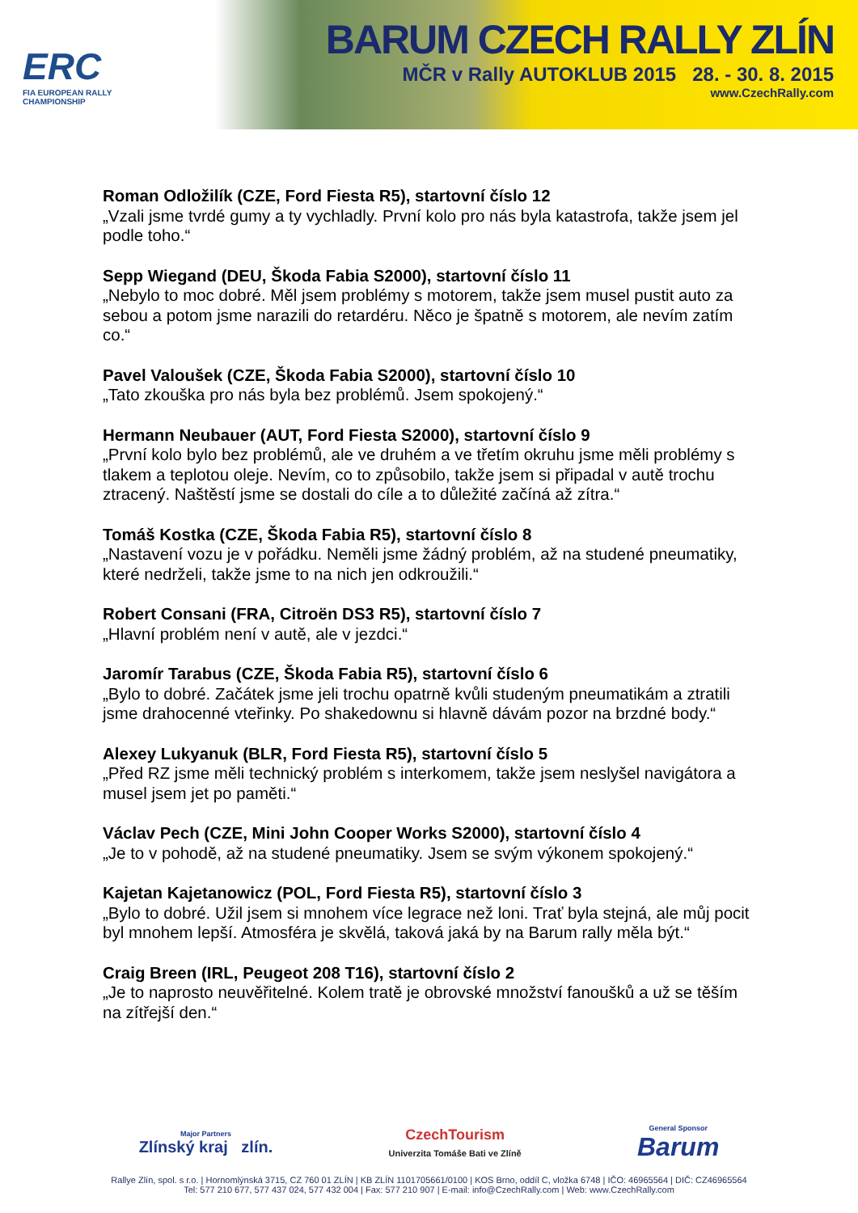ERC
FIA EUROPEAN RALLY
CHAMPIONSHIP
BARUM CZECH RALLY ZLÍN
MČR v Rally AUTOKLUB 2015 28. - 30. 8. 2015
www.CzechRally.com
Roman Odložilík (CZE, Ford Fiesta R5), startovní číslo 12
„Vzali jsme tvrdé gumy a ty vychladly. První kolo pro nás byla katastrofa, takže jsem jel podle toho.“
Sepp Wiegand (DEU, Škoda Fabia S2000), startovní číslo 11
„Nebylo to moc dobré. Měl jsem problémy s motorem, takže jsem musel pustit auto za sebou a potom jsme narazili do retardéru. Něco je špatně s motorem, ale nevím zatím co.“
Pavel Valoušek (CZE, Škoda Fabia S2000), startovní číslo 10
„Tato zkouška pro nás byla bez problémů. Jsem spokojený.“
Hermann Neubauer (AUT, Ford Fiesta S2000), startovní číslo 9
„První kolo bylo bez problémů, ale ve druhém a ve třetím okruhu jsme měli problémy s tlakem a teplotou oleje. Nevím, co to způsobilo, takže jsem si připadal v autě trochu ztracený. Naštěstí jsme se dostali do cíle a to důležité začíná až zítra.“
Tomáš Kostka (CZE, Škoda Fabia R5), startovní číslo 8
„Nastavení vozu je v pořádku. Neměli jsme žádný problém, až na studené pneumatiky, které nedrželi, takže jsme to na nich jen odkroužili.“
Robert Consani (FRA, Citroën DS3 R5), startovní číslo 7
„Hlavní problém není v autě, ale v jezdci.“
Jaromír Tarabus (CZE, Škoda Fabia R5), startovní číslo 6
„Bylo to dobré. Začátek jsme jeli trochu opatrně kvůli studeným pneumatikám a ztratili jsme drahocenné vteřinky. Po shakedownu si hlavně dávám pozor na brzdné body.“
Alexey Lukyanuk (BLR, Ford Fiesta R5), startovní číslo 5
„Před RZ jsme měli technický problém s interkomem, takže jsem neslyšel navigátora a musel jsem jet po paměti.“
Václav Pech (CZE, Mini John Cooper Works S2000), startovní číslo 4
„Je to v pohodě, až na studené pneumatiky. Jsem se svým výkonem spokojený.“
Kajetan Kajetanowicz (POL, Ford Fiesta R5), startovní číslo 3
„Bylo to dobré. Užil jsem si mnohem více legrace než loni. Trať byla stejná, ale můj pocit byl mnohem lepší. Atmosféra je skvělá, taková jaká by na Barum rally měla být.“
Craig Breen (IRL, Peugeot 208 T16), startovní číslo 2
„Je to naprosto neuvěřitelné. Kolem tratě je obrovské množství fanoušků a už se těším na zítřejší den.“
Major Partners
Zlínský kraj zlín. CzechTourism
Univerzita Tomáše Bati ve Zlíně General Sponsor
Barum
Rallye Zlín, spol. s r.o. | Hornomlýnská 3715, CZ 760 01 ZLÍN | KB ZLÍN 1101705661/0100 | KOS Brno, oddíl C, vložka 6748 | IČO: 46965564 | DIČ: CZ46965564
Tel: 577 210 677, 577 437 024, 577 432 004 | Fax: 577 210 907 | E-mail: info@CzechRally.com | Web: www.CzechRally.com